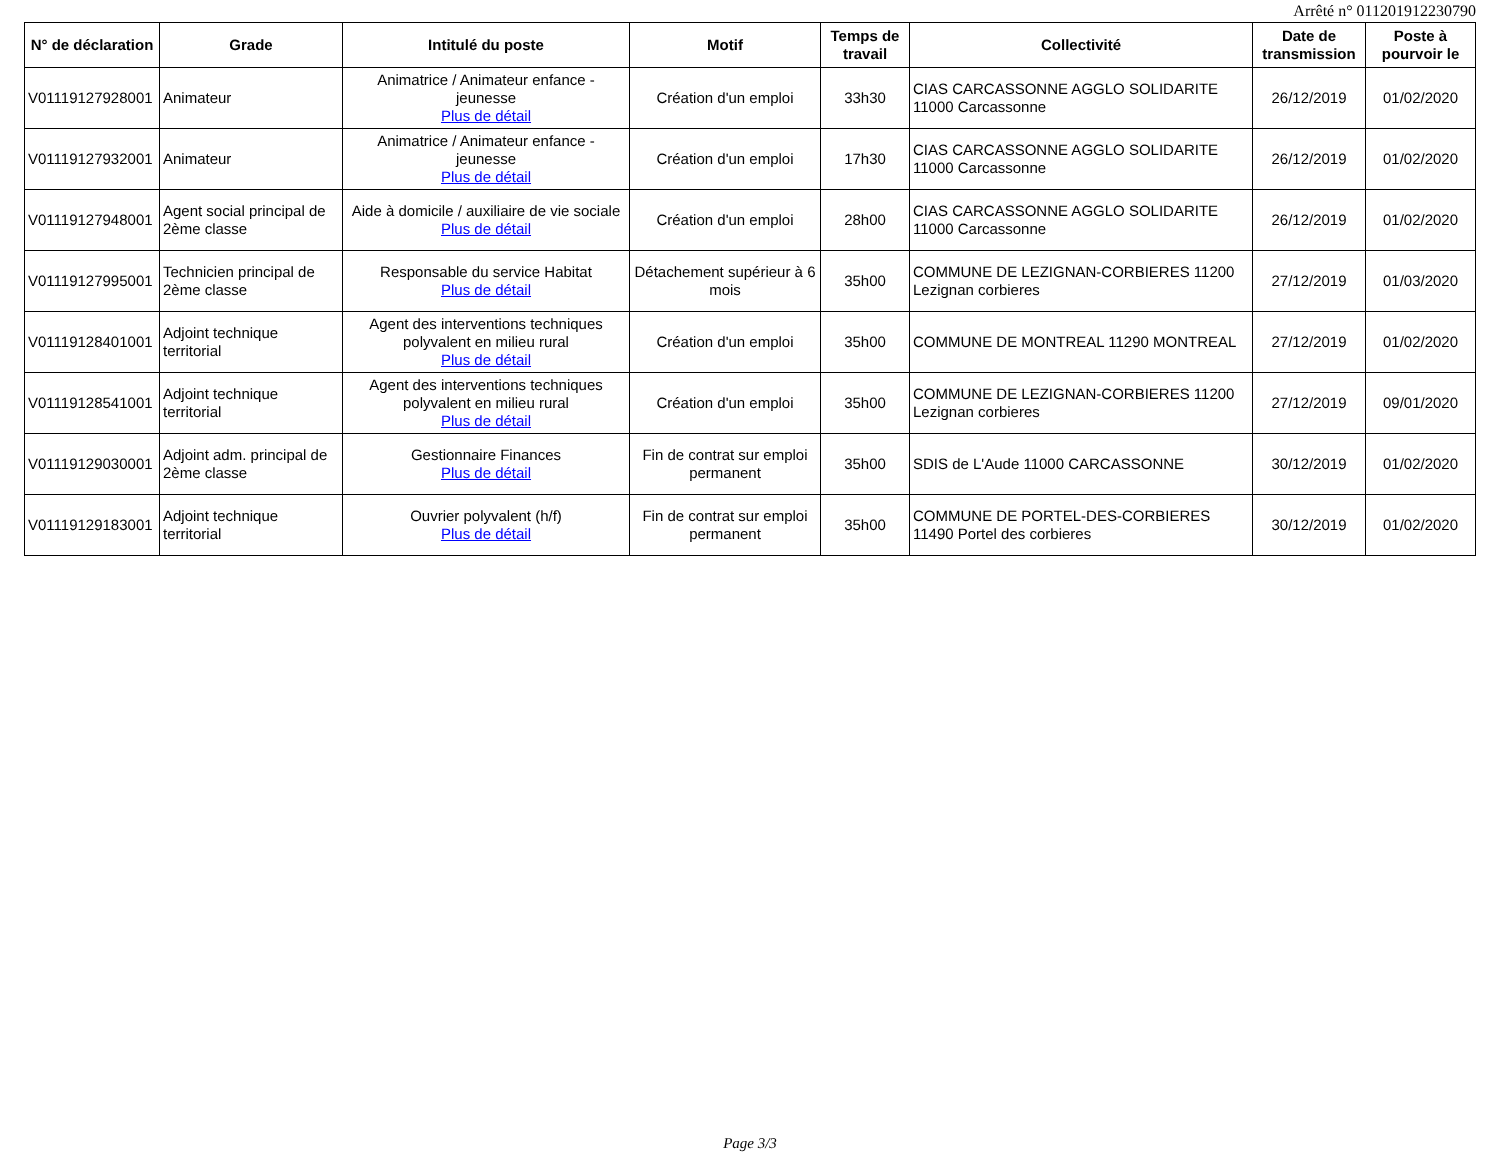Arrêté n° 011201912230790
| N° de déclaration | Grade | Intitulé du poste | Motif | Temps de travail | Collectivité | Date de transmission | Poste à pourvoir le |
| --- | --- | --- | --- | --- | --- | --- | --- |
| V01119127928001 | Animateur | Animatrice / Animateur enfance - jeunesse Plus de détail | Création d'un emploi | 33h30 | CIAS CARCASSONNE AGGLO SOLIDARITE 11000 Carcassonne | 26/12/2019 | 01/02/2020 |
| V01119127932001 | Animateur | Animatrice / Animateur enfance - jeunesse Plus de détail | Création d'un emploi | 17h30 | CIAS CARCASSONNE AGGLO SOLIDARITE 11000 Carcassonne | 26/12/2019 | 01/02/2020 |
| V01119127948001 | Agent social principal de 2ème classe | Aide à domicile / auxiliaire de vie sociale Plus de détail | Création d'un emploi | 28h00 | CIAS CARCASSONNE AGGLO SOLIDARITE 11000 Carcassonne | 26/12/2019 | 01/02/2020 |
| V01119127995001 | Technicien principal de 2ème classe | Responsable du service Habitat Plus de détail | Détachement supérieur à 6 mois | 35h00 | COMMUNE DE LEZIGNAN-CORBIERES 11200 Lezignan corbieres | 27/12/2019 | 01/03/2020 |
| V01119128401001 | Adjoint technique territorial | Agent des interventions techniques polyvalent en milieu rural Plus de détail | Création d'un emploi | 35h00 | COMMUNE DE MONTREAL 11290 MONTREAL | 27/12/2019 | 01/02/2020 |
| V01119128541001 | Adjoint technique territorial | Agent des interventions techniques polyvalent en milieu rural Plus de détail | Création d'un emploi | 35h00 | COMMUNE DE LEZIGNAN-CORBIERES 11200 Lezignan corbieres | 27/12/2019 | 09/01/2020 |
| V01119129030001 | Adjoint adm. principal de 2ème classe | Gestionnaire Finances Plus de détail | Fin de contrat sur emploi permanent | 35h00 | SDIS de L'Aude 11000 CARCASSONNE | 30/12/2019 | 01/02/2020 |
| V01119129183001 | Adjoint technique territorial | Ouvrier polyvalent (h/f) Plus de détail | Fin de contrat sur emploi permanent | 35h00 | COMMUNE DE PORTEL-DES-CORBIERES 11490 Portel des corbieres | 30/12/2019 | 01/02/2020 |
Page 3/3